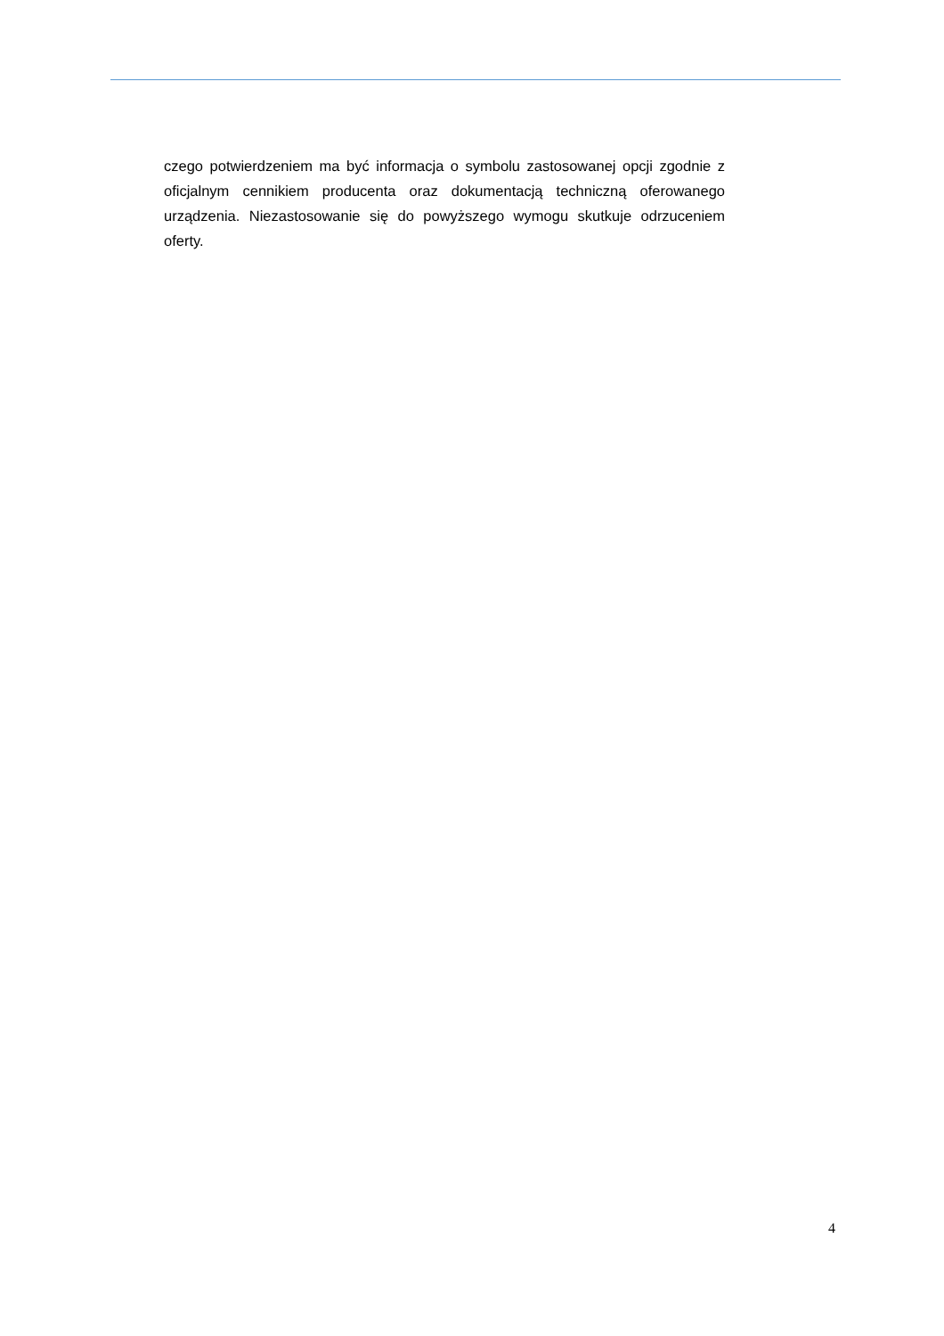czego potwierdzeniem ma być informacja o symbolu zastosowanej opcji zgodnie z oficjalnym cennikiem producenta oraz dokumentacją techniczną oferowanego urządzenia. Niezastosowanie się do powyższego wymogu skutkuje odrzuceniem oferty.
4